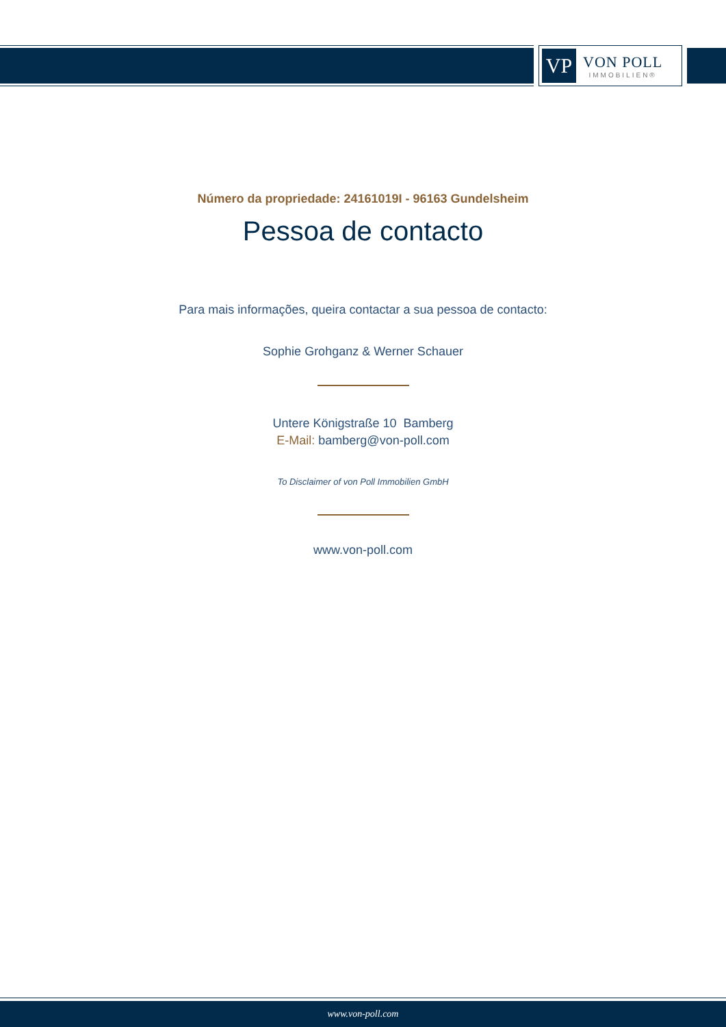VP
VON POLL
IMMOBILIEN®
Número da propriedade: 24161019I - 96163 Gundelsheim
Pessoa de contacto
Para mais informações, queira contactar a sua pessoa de contacto:
Sophie Grohganz & Werner Schauer
Untere Königstraße 10 Bamberg
E-Mail: bamberg@von-poll.com
To Disclaimer of von Poll Immobilien GmbH
www.von-poll.com
www.von-poll.com